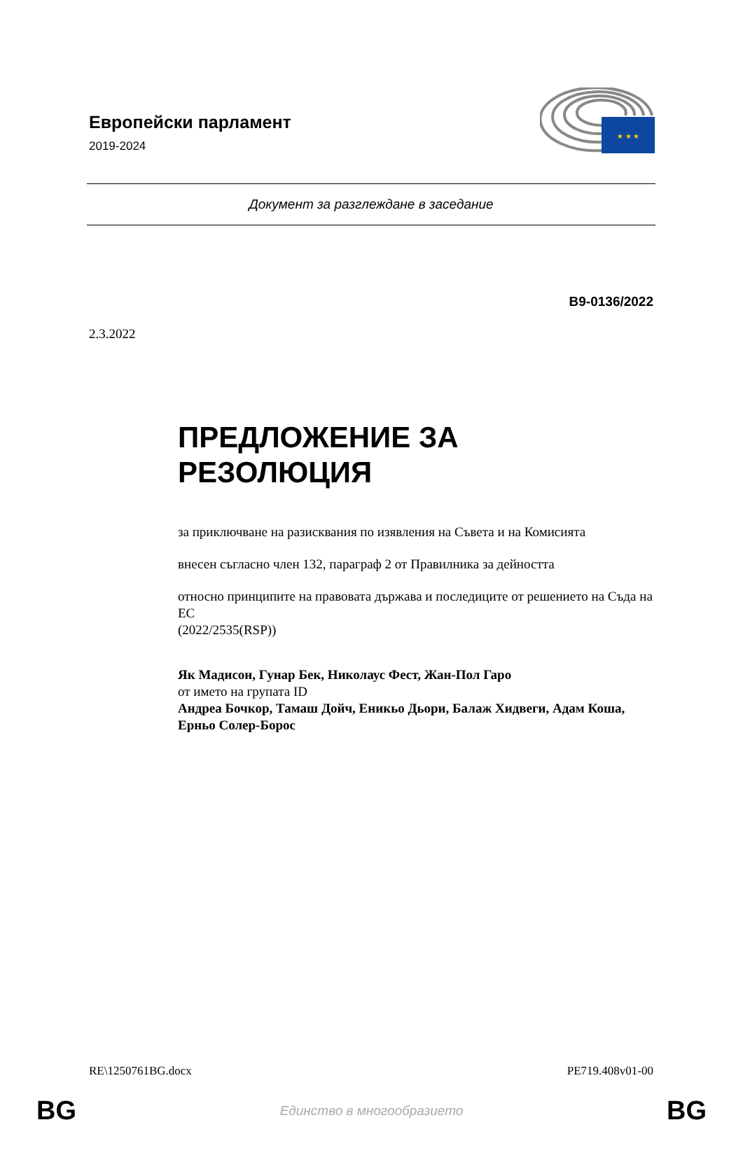Европейски парламент
2019-2024
★ ★ ★
Документ за разглеждане в заседание
B9-0136/2022
2.3.2022
ПРЕДЛОЖЕНИЕ ЗА
РЕЗОЛЮЦИЯ
за приключване на разисквания по изявления на Съвета и на Комисията
внесен съгласно член 132, параграф 2 от Правилника за дейността
относно принципите на правовата държава и последиците от решението на Съда на ЕС
(2022/2535(RSP))
Як Мадисон, Гунар Бек, Николаус Фест, Жан-Пол Гаро
от името на групата ID
Андреа Бочкор, Тамаш Дойч, Еникьо Дьори, Балаж Хидвеги, Адам Коша, Ерньо Солер-Борос
RE\1250761BG.docx PE719.408v01-00
BG Единство в многообразието BG